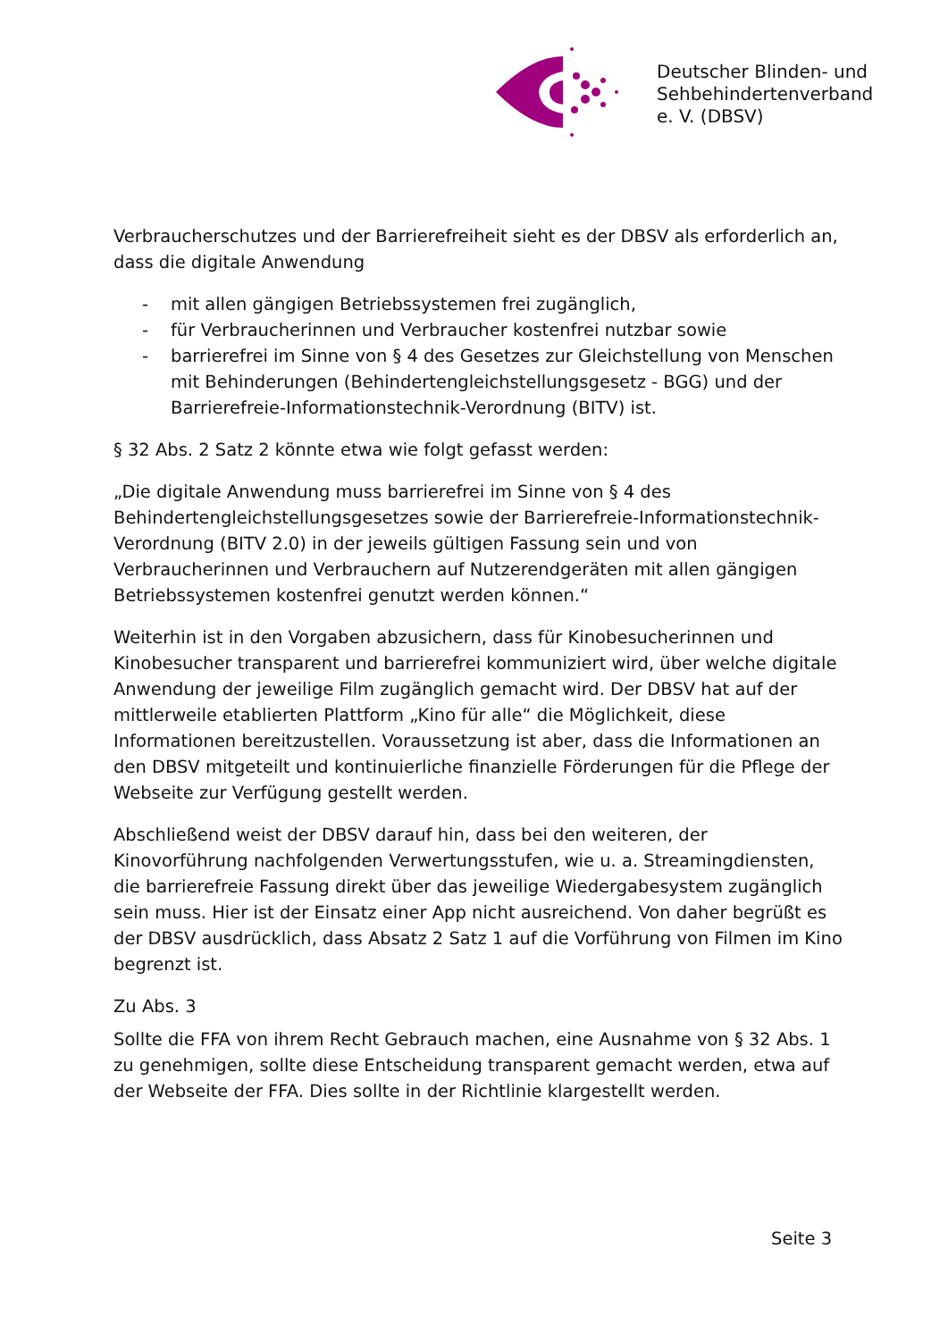Deutscher Blinden- und
Sehbehindertenverband
e. V. (DBSV)
Verbraucherschutzes und der Barrierefreiheit sieht es der DBSV als erforderlich an, dass die digitale Anwendung
- mit allen gängigen Betriebssystemen frei zugänglich,
- für Verbraucherinnen und Verbraucher kostenfrei nutzbar sowie
- barrierefrei im Sinne von § 4 des Gesetzes zur Gleichstellung von Menschen mit Behinderungen (Behindertengleichstellungsgesetz - BGG) und der Barrierefreie-Informationstechnik-Verordnung (BITV) ist.
§ 32 Abs. 2 Satz 2 könnte etwa wie folgt gefasst werden:
„Die digitale Anwendung muss barrierefrei im Sinne von § 4 des Behindertengleichstellungsgesetzes sowie der Barrierefreie-Informationstechnik-Verordnung (BITV 2.0) in der jeweils gültigen Fassung sein und von Verbraucherinnen und Verbrauchern auf Nutzerendgeräten mit allen gängigen Betriebssystemen kostenfrei genutzt werden können.“
Weiterhin ist in den Vorgaben abzusichern, dass für Kinobesucherinnen und Kinobesucher transparent und barrierefrei kommuniziert wird, über welche digitale Anwendung der jeweilige Film zugänglich gemacht wird. Der DBSV hat auf der mittlerweile etablierten Plattform „Kino für alle“ die Möglichkeit, diese Informationen bereitzustellen. Voraussetzung ist aber, dass die Informationen an den DBSV mitgeteilt und kontinuierliche finanzielle Förderungen für die Pflege der Webseite zur Verfügung gestellt werden.
Abschließend weist der DBSV darauf hin, dass bei den weiteren, der Kinovorführung nachfolgenden Verwertungsstufen, wie u. a. Streamingdiensten, die barrierefreie Fassung direkt über das jeweilige Wiedergabesystem zugänglich sein muss. Hier ist der Einsatz einer App nicht ausreichend. Von daher begrüßt es der DBSV ausdrücklich, dass Absatz 2 Satz 1 auf die Vorführung von Filmen im Kino begrenzt ist.
Zu Abs. 3
Sollte die FFA von ihrem Recht Gebrauch machen, eine Ausnahme von § 32 Abs. 1 zu genehmigen, sollte diese Entscheidung transparent gemacht werden, etwa auf der Webseite der FFA. Dies sollte in der Richtlinie klargestellt werden.
Seite 3